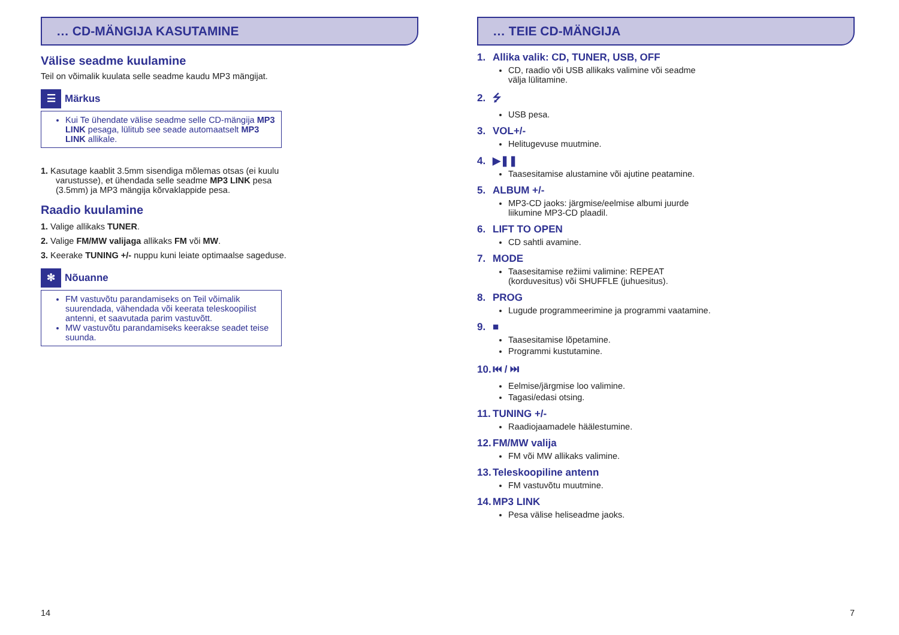… CD-MÄNGIJA KASUTAMINE
Välise seadme kuulamine
Teil on võimalik kuulata selle seadme kaudu MP3 mängijat.
☰ Märkus
Kui Te ühendate välise seadme selle CD-mängija MP3 LINK pesaga, lülitub see seade automaatselt MP3 LINK allikale.
1. Kasutage kaablit 3.5mm sisendiga mõlemas otsas (ei kuulu varustusse), et ühendada selle seadme MP3 LINK pesa (3.5mm) ja MP3 mängija kõrvaklappide pesa.
Raadio kuulamine
1. Valige allikaks TUNER.
2. Valige FM/MW valijaga allikaks FM või MW.
3. Keerake TUNING +/- nuppu kuni leiate optimaalse sageduse.
✻ Nõuanne
FM vastuvõtu parandamiseks on Teil võimalik suurendada, vähendada või keerata teleskoopilist antenni, et saavutada parim vastuvõtt.
MW vastuvõtu parandamiseks keerakse seadet teise suunda.
… TEIE CD-MÄNGIJA
1. Allika valik: CD, TUNER, USB, OFF
CD, raadio või USB allikaks valimine või seadme välja lülitamine.
2. ⭍
USB pesa.
3. VOL+/-
Helitugevuse muutmine.
4. ▶❚❚
Taasesitamise alustamine või ajutine peatamine.
5. ALBUM +/-
MP3-CD jaoks: järgmise/eelmise albumi juurde liikumine MP3-CD plaadil.
6. LIFT TO OPEN
CD sahtli avamine.
7. MODE
Taasesitamise režiimi valimine: REPEAT (korduvesitus) või SHUFFLE (juhuesitus).
8. PROG
Lugude programmeerimine ja programmi vaatamine.
9. ■
Taasesitamise lõpetamine.
Programmi kustutamine.
10. ⏮ / ⏭
Eelmise/järgmise loo valimine.
Tagasi/edasi otsing.
11. TUNING +/-
Raadiojaamadele häälestumine.
12. FM/MW valija
FM või MW allikaks valimine.
13. Teleskoopiline antenn
FM vastuvõtu muutmine.
14. MP3 LINK
Pesa välise heliseadme jaoks.
14 7